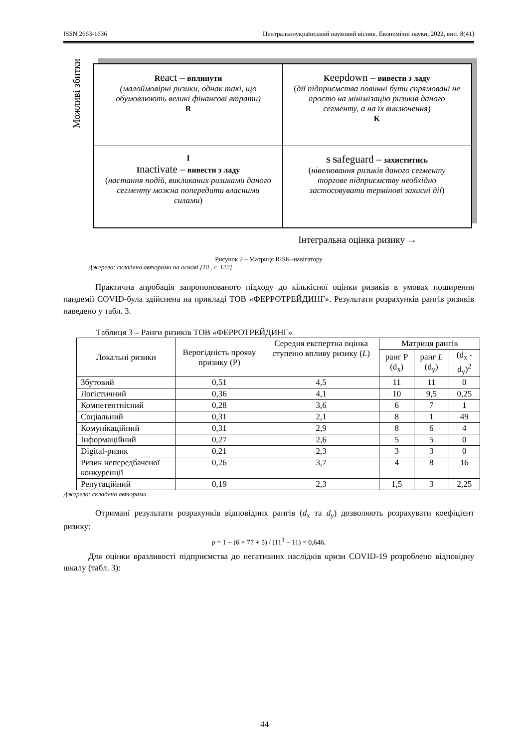ISSN 2663-1636 Центральноукраїнський науковий вісник. Економічні науки, 2022, вип. 8(41)
Можливі збитки
React – вплинути
(малоймовірні ризики, однак такі, що обумовлюють великі фінансові втрати)
R
Keepdown – вивести з ладу
(дії підприємства повинні бути спрямовані не просто на мінімізацію ризиків даного сегменту, а на їх виключення)
K
I
Inactivate – вивести з ладу
(настання подій, викликаних ризиками даного сегменту можна попередити власними силами)
S Safeguard – захиститись
(нівелювання ризиків даного сегменту торгове підприємству необхідно застосовувати термінові захисні дії)
Інтегральна оцінка ризику →
Рисунок 2 – Матриця RISK–навігатору
Джерело: складено авторами на основі [10 , с. 122]
Практична апробація запропонованого підходу до кількісної оцінки ризиків в умовах поширення пандемії COVID-була здійснена на прикладі ТОВ «ФЕРРОТРЕЙДИНГ». Результати розрахунків рангів ризиків наведено у табл. 3.
Таблиця 3 – Ранги ризиків ТОВ «ФЕРРОТРЕЙДИНГ»
| Локальні ризики | Верогідність прояву призику (Р) | Середня експертна оцінка ступеню впливу ризику ( L ) | Матриця рангів | | |
| --- | --- | --- | --- | --- | --- |
| | | | ранг Р (d<sub>x</sub>) | ранг L (d<sub>y</sub>) | (d<sub>x</sub> - d<sub>y</sub>)<sup>2</sup> |
| Збутовий | 0,51 | 4,5 | 11 | 11 | 0 |
| Логістичний | 0,36 | 4,1 | 10 | 9,5 | 0,25 |
| Компетентнісний | 0,28 | 3,6 | 6 | 7 | 1 |
| Соціальний | 0,31 | 2,1 | 8 | 1 | 49 |
| Комунікаційний | 0,31 | 2,9 | 8 | 6 | 4 |
| Інформаційний | 0,27 | 2,6 | 5 | 5 | 0 |
| Digital-ризик | 0,21 | 2,3 | 3 | 3 | 0 |
| Ризик непередбаченої конкуренції | 0,26 | 3,7 | 4 | 8 | 16 |
| Репутаційний | 0,19 | 2,3 | 1,5 | 3 | 2,25 |
Джерело: складено авторами
Отримані результати розрахунків відповідних рангів (d<sub>x</sub> та d<sub>y</sub>) дозволяють розрахувати коефіцієнт ризику:
p = 1 − (6 × 77 + 5) / (11<sup>3</sup> − 11) = 0,646.
Для оцінки вразливості підприємства до негативних наслідків кризи COVID-19 розроблено відповідну шкалу (табл. 3):
44